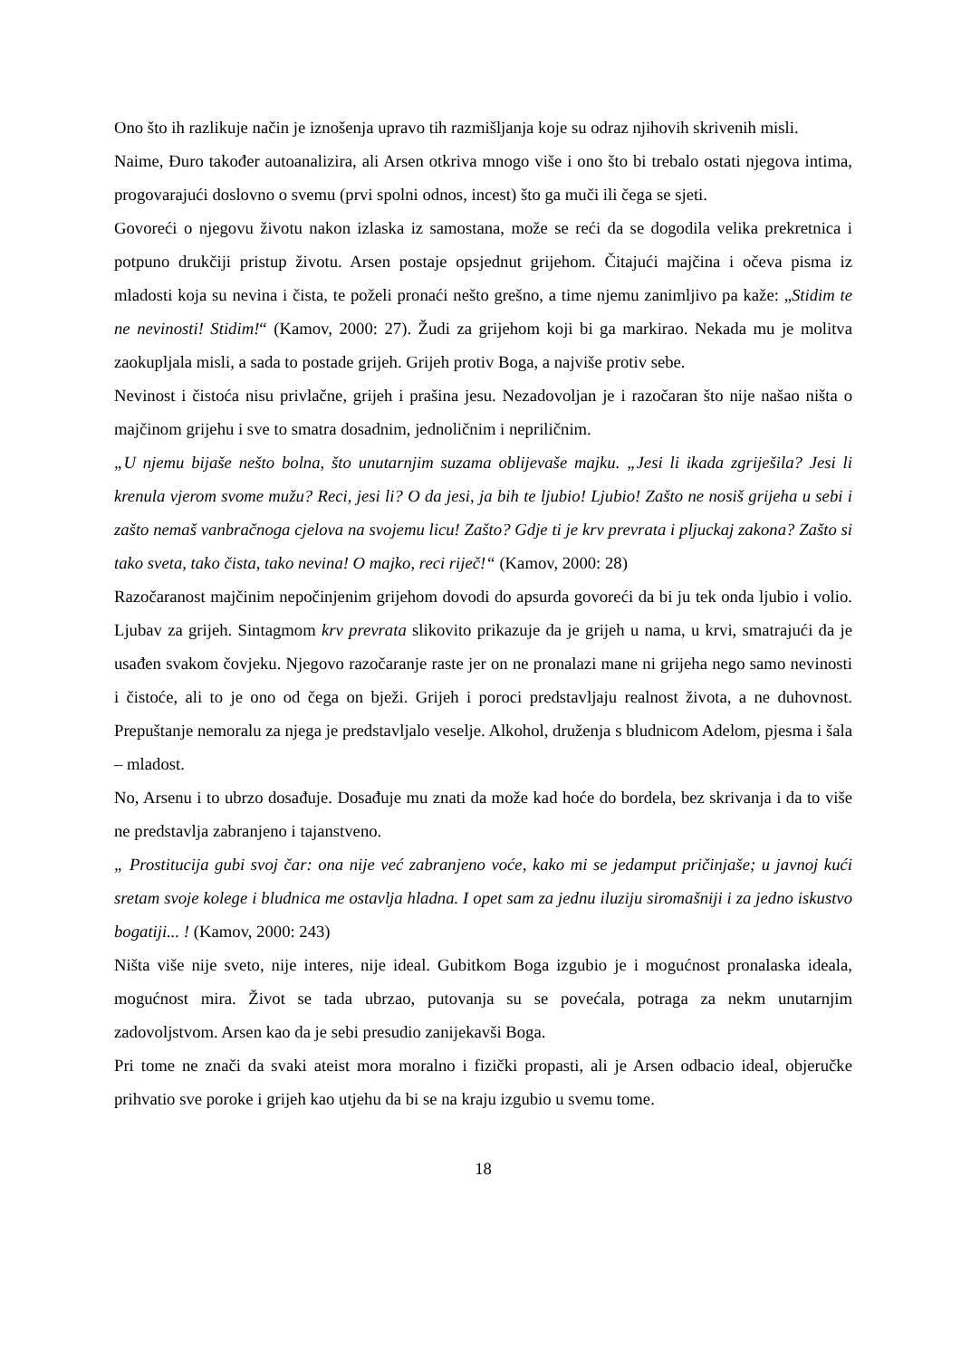Ono što ih razlikuje način je iznošenja upravo tih razmišljanja koje su odraz njihovih skrivenih misli.
Naime, Đuro također autoanalizira, ali Arsen otkriva mnogo više i ono što bi trebalo ostati njegova intima, progovarajući doslovno o svemu (prvi spolni odnos, incest) što ga muči ili čega se sjeti.
Govoreći o njegovu životu nakon izlaska iz samostana, može se reći da se dogodila velika prekretnica i potpuno drukčiji pristup životu. Arsen postaje opsjednut grijehom. Čitajući majčina i očeva pisma iz mladosti koja su nevina i čista, te poželi pronaći nešto grešno, a time njemu zanimljivo pa kaže: „Stidim te ne nevinosti! Stidim!“ (Kamov, 2000: 27). Žudi za grijehom koji bi ga markirao. Nekada mu je molitva zaokupljala misli, a sada to postade grijeh. Grijeh protiv Boga, a najviše protiv sebe.
Nevinost i čistoća nisu privlačne, grijeh i prašina jesu. Nezadovoljan je i razočaran što nije našao ništa o majčinom grijehu i sve to smatra dosadnim, jednoličnim i nepriličnim.
„U njemu bijaše nešto bolna, što unutarnjim suzama oblijevaše majku. „Jesi li ikada zgriješila? Jesi li krenula vjerom svome mužu? Reci, jesi li? O da jesi, ja bih te ljubio! Ljubio! Zašto ne nosiš grijeha u sebi i zašto nemaš vanbračnoga cjelova na svojemu licu! Zašto? Gdje ti je krv prevrata i pljuckaj zakona? Zašto si tako sveta, tako čista, tako nevina! O majko, reci riječ!“ (Kamov, 2000: 28)
Razočaranost majčinim nepočinjenim grijehom dovodi do apsurda govoreći da bi ju tek onda ljubio i volio. Ljubav za grijeh. Sintagmom krv prevrata slikovito prikazuje da je grijeh u nama, u krvi, smatrajući da je usađen svakom čovjeku. Njegovo razočaranje raste jer on ne pronalazi mane ni grijeha nego samo nevinosti i čistoće, ali to je ono od čega on bježi. Grijeh i poroci predstavljaju realnost života, a ne duhovnost. Prepuštanje nemoralu za njega je predstavljalo veselje. Alkohol, druženja s bludnicom Adelom, pjesma i šala – mladost.
No, Arsenu i to ubrzo dosađuje. Dosađuje mu znati da može kad hoće do bordela, bez skrivanja i da to više ne predstavlja zabranjeno i tajanstveno.
„ Prostitucija gubi svoj čar: ona nije već zabranjeno voće, kako mi se jedamput pričinjaše; u javnoj kući sretam svoje kolege i bludnica me ostavlja hladna. I opet sam za jednu iluziju siromašniji i za jedno iskustvo bogatiji... ! (Kamov, 2000: 243)
Ništa više nije sveto, nije interes, nije ideal. Gubitkom Boga izgubio je i mogućnost pronalaska ideala, mogućnost mira. Život se tada ubrzao, putovanja su se povećala, potraga za nekm unutarnjim zadovoljstvom. Arsen kao da je sebi presudio zanijekavši Boga.
Pri tome ne znači da svaki ateist mora moralno i fizički propasti, ali je Arsen odbacio ideal, objeručke prihvatio sve poroke i grijeh kao utjehu da bi se na kraju izgubio u svemu tome.
18